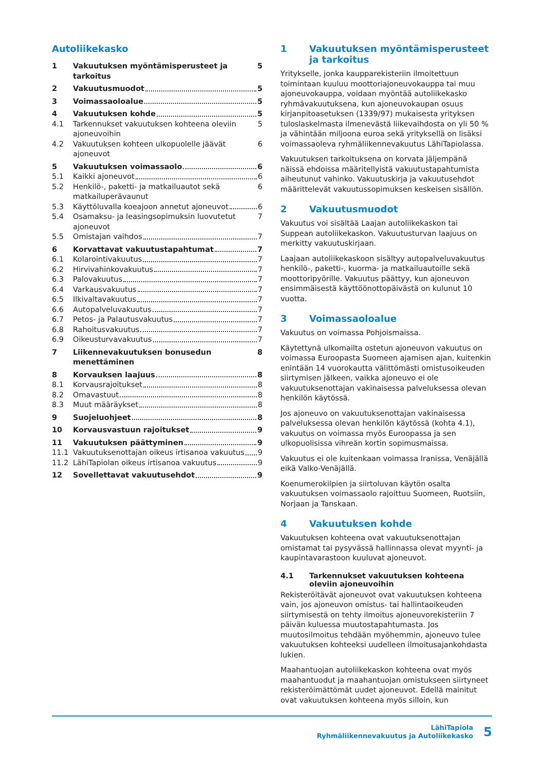Autoliikekasko
1 Vakuutuksen myöntämisperusteet ja tarkoitus 5
2 Vakuutusmuodot 5
3 Voimassaoloalue 5
4 Vakuutuksen kohde 5
4.1 Tarkennukset vakuutuksen kohteena oleviin ajoneuvoihin 5
4.2 Vakuutuksen kohteen ulkopuolelle jäävät ajoneuvot 6
5 Vakuutuksen voimassaolo 6
5.1 Kaikki ajoneuvot 6
5.2 Henkilö-, paketti- ja matkailuautot sekä matkailuperävaunut 6
5.3 Käyttöluvalla koeajoon annetut ajoneuvot 6
5.4 Osamaksu- ja leasingsopimuksin luovutetut ajoneuvot 7
5.5 Omistajan vaihdos 7
6 Korvattavat vakuutustapahtumat 7
6.1 Kolarointivakuutus 7
6.2 Hirvivahinkovakuutus 7
6.3 Palovakuutus 7
6.4 Varkausvakuutus 7
6.5 Ilkivaltavakuutus 7
6.6 Autopalveluvakuutus 7
6.7 Petos- ja Palautusvakuutus 7
6.8 Rahoitusvakuutus 7
6.9 Oikeusturvavakuutus 7
7 Liikennevakuutuksen bonusedun menettäminen 8
8 Korvauksen laajuus 8
8.1 Korvausrajoitukset 8
8.2 Omavastuut 8
8.3 Muut määräykset 8
9 Suojeluohjeet 8
10 Korvausvastuun rajoitukset 9
11 Vakuutuksen päättyminen 9
11.1 Vakuutuksenottajan oikeus irtisanoa vakuutus 9
11.2 LähiTapiolan oikeus irtisanoa vakuutus 9
12 Sovellettavat vakuutusehdot 9
1 Vakuutuksen myöntämisperusteet ja tarkoitus
Yritykselle, jonka kaupparekisteriin ilmoitettuun toimintaan kuuluu moottoriajoneuvokauppa tai muu ajoneuvokauppa, voidaan myöntää autoliikekasko ryhmävakuutuksena, kun ajoneuvokaupan osuus kirjanpitoasetuksen (1339/97) mukaisesta yrityksen tuloslaskelmasta ilmenevästä liikevaihdosta on yli 50 % ja vähintään miljoona euroa sekä yrityksellä on lisäksi voimassaoleva ryhmäliikennevakuutus LähiTapiolassa.
Vakuutuksen tarkoituksena on korvata jäljempänä näissä ehdoissa määritellyistä vakuutustapahtumista aiheutunut vahinko. Vakuutuskirja ja vakuutusehdot määrittelevät vakuutussopimuksen keskeisen sisällön.
2 Vakuutusmuodot
Vakuutus voi sisältää Laajan autoliikekaskon tai Suppean autoliikekaskon. Vakuutusturvan laajuus on merkitty vakuutuskirjaan.
Laajaan autoliikekaskoon sisältyy autopalveluvakuutus henkilö-, paketti-, kuorma- ja matkailuautoille sekä moottoripyörille. Vakuutus päättyy, kun ajoneuvon ensimmäisestä käyttöönottopäivästä on kulunut 10 vuotta.
3 Voimassaoloalue
Vakuutus on voimassa Pohjoismaissa.
Käytettynä ulkomailta ostetun ajoneuvon vakuutus on voimassa Euroopasta Suomeen ajamisen ajan, kuitenkin enintään 14 vuorokautta välittömästi omistusoikeuden siirtymisen jälkeen, vaikka ajoneuvo ei ole vakuutuksenottajan vakinaisessa palveluksessa olevan henkilön käytössä.
Jos ajoneuvo on vakuutuksenottajan vakinaisessa palveluksessa olevan henkilön käytössä (kohta 4.1), vakuutus on voimassa myös Euroopassa ja sen ulkopuolisissa vihreän kortin sopimusmaissa.
Vakuutus ei ole kuitenkaan voimassa Iranissa, Venäjällä eikä Valko-Venäjällä.
Koenumerokilpien ja siirtoluvan käytön osalta vakuutuksen voimassaolo rajoittuu Suomeen, Ruotsiin, Norjaan ja Tanskaan.
4 Vakuutuksen kohde
Vakuutuksen kohteena ovat vakuutuksenottajan omistamat tai pysyvässä hallinnassa olevat myynti- ja kaupintavarastoon kuuluvat ajoneuvot.
4.1 Tarkennukset vakuutuksen kohteena oleviin ajoneuvoihin
Rekisteröitävät ajoneuvot ovat vakuutuksen kohteena vain, jos ajoneuvon omistus- tai hallintaoikeuden siirtymisestä on tehty ilmoitus ajoneuvorekisteriin 7 päivän kuluessa muutostapahtumasta. Jos muutosilmoitus tehdään myöhemmin, ajoneuvo tulee vakuutuksen kohteeksi uudelleen ilmoitusajankohdasta lukien.
Maahantuojan autoliikekaskon kohteena ovat myös maahantuodut ja maahantuojan omistukseen siirtyneet rekisteröimättömät uudet ajoneuvot. Edellä mainitut ovat vakuutuksen kohteena myös silloin, kun
LähiTapiola
Ryhmäliikennevakuutus ja Autoliikekasko
5